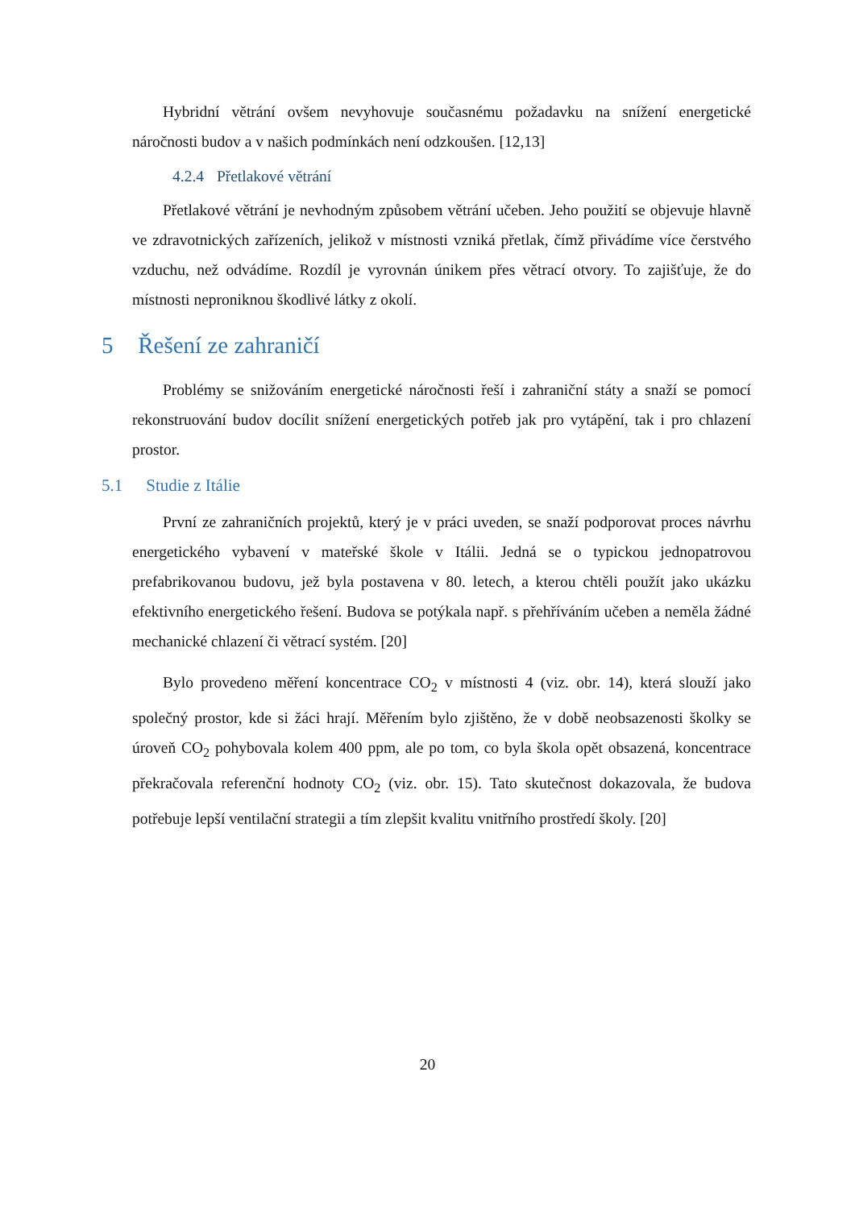Hybridní větrání ovšem nevyhovuje současnému požadavku na snížení energetické náročnosti budov a v našich podmínkách není odzkoušen. [12,13]
4.2.4 Přetlakové větrání
Přetlakové větrání je nevhodným způsobem větrání učeben. Jeho použití se objevuje hlavně ve zdravotnických zařízeních, jelikož v místnosti vzniká přetlak, čímž přivádíme více čerstvého vzduchu, než odvádíme. Rozdíl je vyrovnán únikem přes větrací otvory. To zajišťuje, že do místnosti neproniknou škodlivé látky z okolí.
5 Řešení ze zahraničí
Problémy se snižováním energetické náročnosti řeší i zahraniční státy a snaží se pomocí rekonstruování budov docílit snížení energetických potřeb jak pro vytápění, tak i pro chlazení prostor.
5.1 Studie z Itálie
První ze zahraničních projektů, který je v práci uveden, se snaží podporovat proces návrhu energetického vybavení v mateřské škole v Itálii. Jedná se o typickou jednopatrovou prefabrikovanou budovu, jež byla postavena v 80. letech, a kterou chtěli použít jako ukázku efektivního energetického řešení. Budova se potýkala např. s přehříváním učeben a neměla žádné mechanické chlazení či větrací systém. [20]
Bylo provedeno měření koncentrace CO<sub>2</sub> v místnosti 4 (viz. obr. 14), která slouží jako společný prostor, kde si žáci hrají. Měřením bylo zjištěno, že v době neobsazenosti školky se úroveň CO<sub>2</sub> pohybovala kolem 400 ppm, ale po tom, co byla škola opět obsazená, koncentrace překračovala referenční hodnoty CO<sub>2</sub> (viz. obr. 15). Tato skutečnost dokazovala, že budova potřebuje lepší ventilační strategii a tím zlepšit kvalitu vnitřního prostředí školy. [20]
20